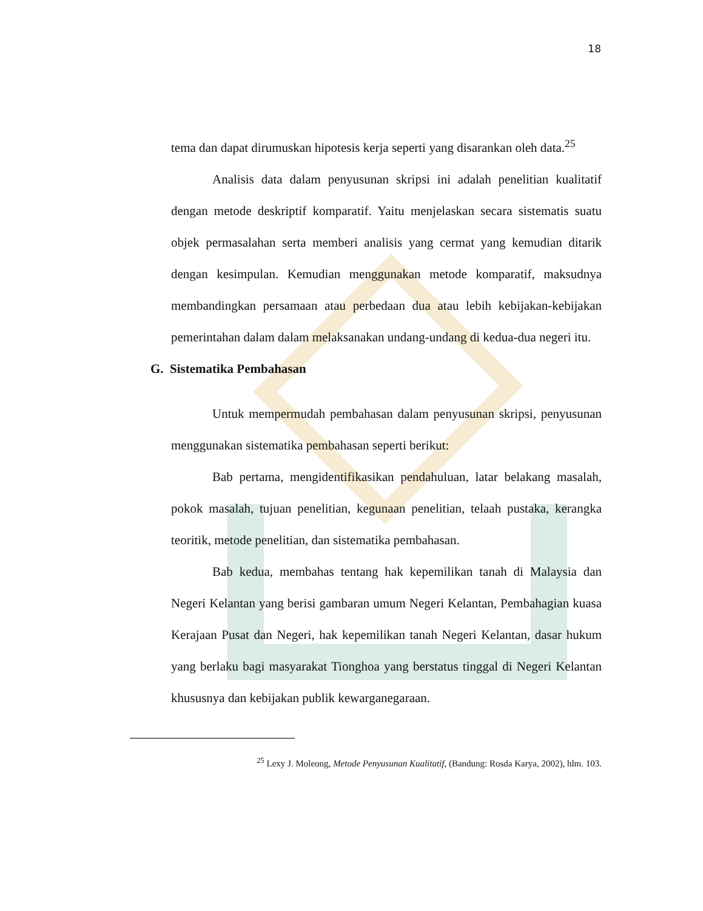18
tema dan dapat dirumuskan hipotesis kerja seperti yang disarankan oleh data.<sup>25</sup>
Analisis data dalam penyusunan skripsi ini adalah penelitian kualitatif dengan metode deskriptif komparatif. Yaitu menjelaskan secara sistematis suatu objek permasalahan serta memberi analisis yang cermat yang kemudian ditarik dengan kesimpulan. Kemudian menggunakan metode komparatif, maksudnya membandingkan persamaan atau perbedaan dua atau lebih kebijakan-kebijakan pemerintahan dalam dalam melaksanakan undang-undang di kedua-dua negeri itu.
G. Sistematika Pembahasan
Untuk mempermudah pembahasan dalam penyusunan skripsi, penyusunan menggunakan sistematika pembahasan seperti berikut:
Bab pertama, mengidentifikasikan pendahuluan, latar belakang masalah, pokok masalah, tujuan penelitian, kegunaan penelitian, telaah pustaka, kerangka teoritik, metode penelitian, dan sistematika pembahasan.
Bab kedua, membahas tentang hak kepemilikan tanah di Malaysia dan Negeri Kelantan yang berisi gambaran umum Negeri Kelantan, Pembahagian kuasa Kerajaan Pusat dan Negeri, hak kepemilikan tanah Negeri Kelantan, dasar hukum yang berlaku bagi masyarakat Tionghoa yang berstatus tinggal di Negeri Kelantan khususnya dan kebijakan publik kewarganegaraan.
<sup>25</sup> Lexy J. Moleong, Metode Penyusunan Kualitatif, (Bandung: Rosda Karya, 2002), hlm. 103.